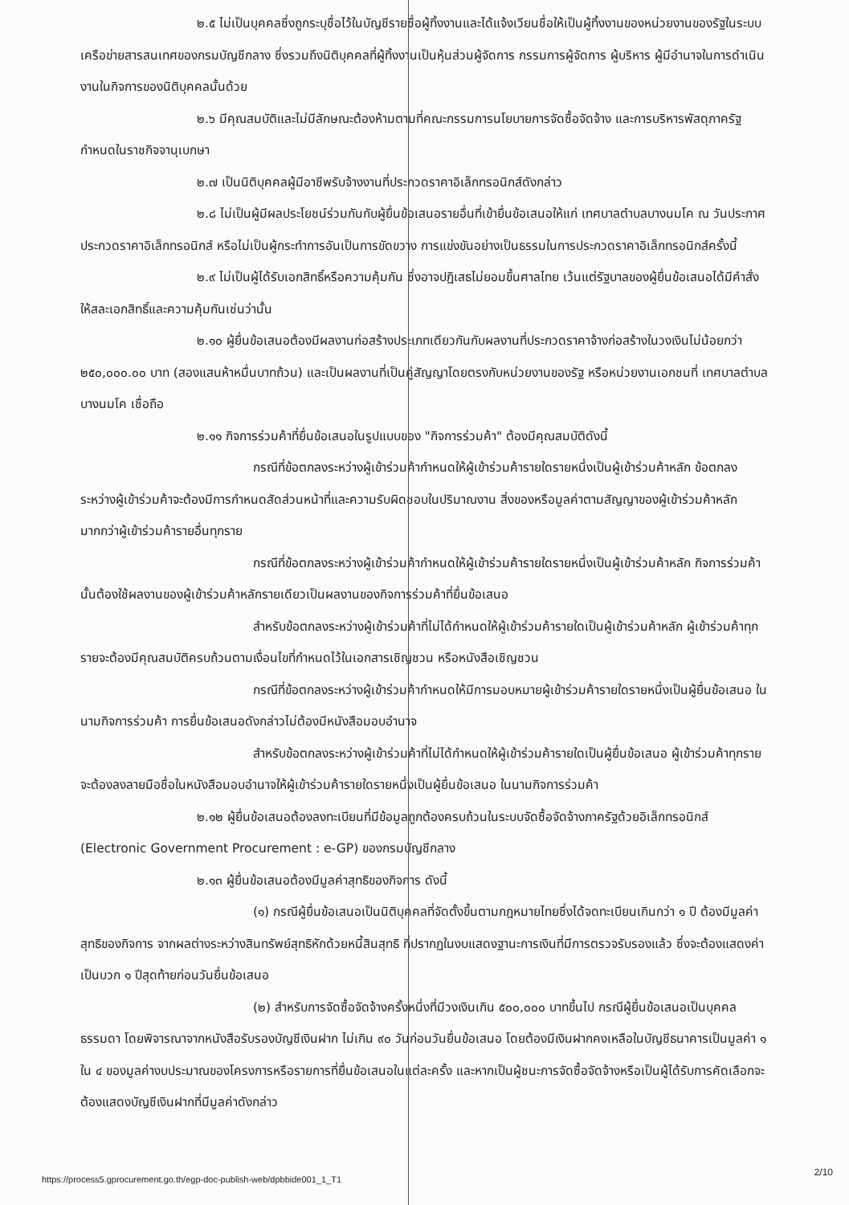๒.๕ ไม่เป็นบุคคลซึ่งถูกระบุชื่อไว้ในบัญชีรายชื่อผู้ทิ้งงานและได้แจ้งเวียนชื่อให้เป็นผู้ทิ้งงานของหน่วยงานของรัฐในระบบเครือข่ายสารสนเทศของกรมบัญชีกลาง ซึ่งรวมถึงนิติบุคคลที่ผู้ทิ้งงานเป็นหุ้นส่วนผู้จัดการ กรรมการผู้จัดการ ผู้บริหาร ผู้มีอำนาจในการดำเนินงานในกิจการของนิติบุคคลนั้นด้วย
๒.๖ มีคุณสมบัติและไม่มีลักษณะต้องห้ามตามที่คณะกรรมการนโยบายการจัดซื้อจัดจ้าง และการบริหารพัสดุภาครัฐกำหนดในราชกิจจานุเบกษา
๒.๗ เป็นนิติบุคคลผู้มีอาชีพรับจ้างงานที่ประกวดราคาอิเล็กทรอนิกส์ดังกล่าว
๒.๘ ไม่เป็นผู้มีผลประโยชน์ร่วมกันกับผู้ยื่นข้อเสนอรายอื่นที่เข้ายื่นข้อเสนอให้แก่ เทศบาลตำบลบางนมโค ณ วันประกาศประกวดราคาอิเล็กทรอนิกส์ หรือไม่เป็นผู้กระทำการอันเป็นการขัดขวาง การแข่งขันอย่างเป็นธรรมในการประกวดราคาอิเล็กทรอนิกส์ครั้งนี้
๒.๙ ไม่เป็นผู้ได้รับเอกสิทธิ์หรือความคุ้มกัน ซึ่งอาจปฏิเสธไม่ยอมขึ้นศาลไทย เว้นแต่รัฐบาลของผู้ยื่นข้อเสนอได้มีคำสั่งให้สละเอกสิทธิ์และความคุ้มกันเช่นว่านั้น
๒.๑๐ ผู้ยื่นข้อเสนอต้องมีผลงานก่อสร้างประเภทเดียวกันกับผลงานที่ประกวดราคาจ้างก่อสร้างในวงเงินไม่น้อยกว่า ๒๕๐,๐๐๐.๐๐ บาท (สองแสนห้าหมื่นบาทถ้วน) และเป็นผลงานที่เป็นคู่สัญญาโดยตรงกับหน่วยงานของรัฐ หรือหน่วยงานเอกชนที่ เทศบาลตำบลบางนมโค เชื่อถือ
๒.๑๑ กิจการร่วมค้าที่ยื่นข้อเสนอในรูปแบบของ "กิจการร่วมค้า" ต้องมีคุณสมบัติดังนี้
กรณีที่ข้อตกลงระหว่างผู้เข้าร่วมค้ากำหนดให้ผู้เข้าร่วมค้ารายใดรายหนึ่งเป็นผู้เข้าร่วมค้าหลัก ข้อตกลงระหว่างผู้เข้าร่วมค้าจะต้องมีการกำหนดสัดส่วนหน้าที่และความรับผิดชอบในปริมาณงาน สิ่งของหรือมูลค่าตามสัญญาของผู้เข้าร่วมค้าหลักมากกว่าผู้เข้าร่วมค้ารายอื่นทุกราย
กรณีที่ข้อตกลงระหว่างผู้เข้าร่วมค้ากำหนดให้ผู้เข้าร่วมค้ารายใดรายหนึ่งเป็นผู้เข้าร่วมค้าหลัก กิจการร่วมค้านั้นต้องใช้ผลงานของผู้เข้าร่วมค้าหลักรายเดียวเป็นผลงานของกิจการร่วมค้าที่ยื่นข้อเสนอ
สำหรับข้อตกลงระหว่างผู้เข้าร่วมค้าที่ไม่ได้กำหนดให้ผู้เข้าร่วมค้ารายใดเป็นผู้เข้าร่วมค้าหลัก ผู้เข้าร่วมค้าทุกรายจะต้องมีคุณสมบัติครบถ้วนตามเงื่อนไขที่กำหนดไว้ในเอกสารเชิญชวน หรือหนังสือเชิญชวน
กรณีที่ข้อตกลงระหว่างผู้เข้าร่วมค้ากำหนดให้มีการมอบหมายผู้เข้าร่วมค้ารายใดรายหนึ่งเป็นผู้ยื่นข้อเสนอ ในนามกิจการร่วมค้า การยื่นข้อเสนอดังกล่าวไม่ต้องมีหนังสือมอบอำนาจ
สำหรับข้อตกลงระหว่างผู้เข้าร่วมค้าที่ไม่ได้กำหนดให้ผู้เข้าร่วมค้ารายใดเป็นผู้ยื่นข้อเสนอ ผู้เข้าร่วมค้าทุกรายจะต้องลงลายมือชื่อในหนังสือมอบอำนาจให้ผู้เข้าร่วมค้ารายใดรายหนึ่งเป็นผู้ยื่นข้อเสนอ ในนามกิจการร่วมค้า
๒.๑๒ ผู้ยื่นข้อเสนอต้องลงทะเบียนที่มีข้อมูลถูกต้องครบถ้วนในระบบจัดซื้อจัดจ้างภาครัฐด้วยอิเล็กทรอนิกส์ (Electronic Government Procurement : e-GP) ของกรมบัญชีกลาง
๒.๑๓ ผู้ยื่นข้อเสนอต้องมีมูลค่าสุทธิของกิจการ ดังนี้
(๑) กรณีผู้ยื่นข้อเสนอเป็นนิติบุคคลที่จัดตั้งขึ้นตามกฎหมายไทยซึ่งได้จดทะเบียนเกินกว่า ๑ ปี ต้องมีมูลค่าสุทธิของกิจการ จากผลต่างระหว่างสินทรัพย์สุทธิหักด้วยหนี้สินสุทธิ ที่ปรากฏในงบแสดงฐานะการเงินที่มีการตรวจรับรองแล้ว ซึ่งจะต้องแสดงค่าเป็นบวก ๑ ปีสุดท้ายก่อนวันยื่นข้อเสนอ
(๒) สำหรับการจัดซื้อจัดจ้างครั้งหนึ่งที่มีวงเงินเกิน ๕๐๐,๐๐๐ บาทขึ้นไป กรณีผู้ยื่นข้อเสนอเป็นบุคคลธรรมดา โดยพิจารณาจากหนังสือรับรองบัญชีเงินฝาก ไม่เกิน ๙๐ วันก่อนวันยื่นข้อเสนอ โดยต้องมีเงินฝากคงเหลือในบัญชีธนาคารเป็นมูลค่า ๑ ใน ๔ ของมูลค่างบประมาณของโครงการหรือรายการที่ยื่นข้อเสนอในแต่ละครั้ง และหากเป็นผู้ชนะการจัดซื้อจัดจ้างหรือเป็นผู้ได้รับการคัดเลือกจะต้องแสดงบัญชีเงินฝากที่มีมูลค่าดังกล่าว
https://process5.gprocurement.go.th/egp-doc-publish-web/dpbbide001_1_T1
2/10